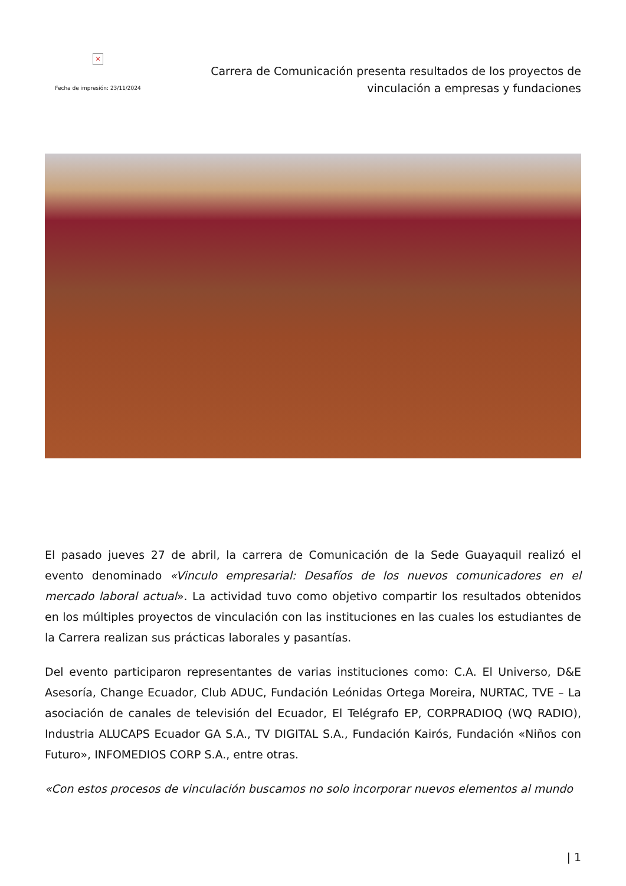×
Fecha de impresión: 23/11/2024
Carrera de Comunicación presenta resultados de los proyectos de
vinculación a empresas y fundaciones
El pasado jueves 27 de abril, la carrera de Comunicación de la Sede Guayaquil realizó el evento denominado «Vinculo empresarial: Desafíos de los nuevos comunicadores en el mercado laboral actual». La actividad tuvo como objetivo compartir los resultados obtenidos en los múltiples proyectos de vinculación con las instituciones en las cuales los estudiantes de la Carrera realizan sus prácticas laborales y pasantías.
Del evento participaron representantes de varias instituciones como: C.A. El Universo, D&E Asesoría, Change Ecuador, Club ADUC, Fundación Leónidas Ortega Moreira, NURTAC, TVE – La asociación de canales de televisión del Ecuador, El Telégrafo EP, CORPRADIOQ (WQ RADIO), Industria ALUCAPS Ecuador GA S.A., TV DIGITAL S.A., Fundación Kairós, Fundación «Niños con Futuro», INFOMEDIOS CORP S.A., entre otras.
«Con estos procesos de vinculación buscamos no solo incorporar nuevos elementos al mundo
| 1